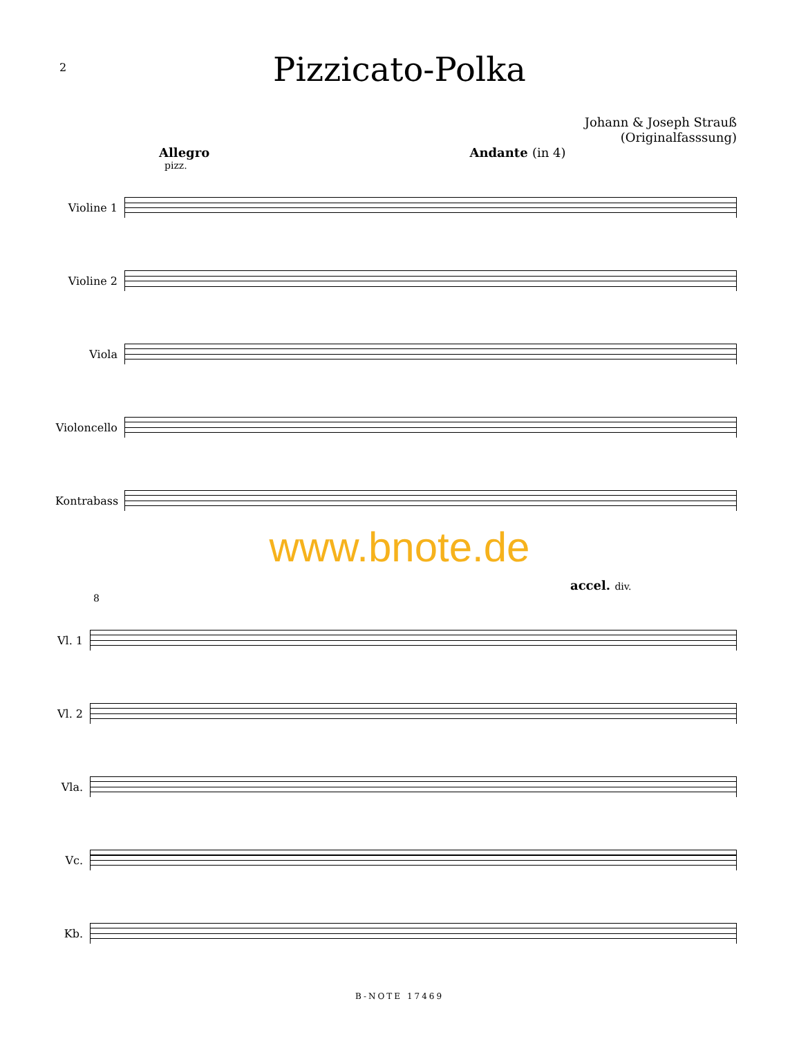2
Pizzicato-Polka
Johann & Joseph Strauß
(Originalfasssung)
Allegro Andante (in 4)
pizz.
Violine 1
Violine 2
Viola
Violoncello
Kontrabass
www.bnote.de
accel. div.
8
Vl. 1
Vl. 2
Vla.
Vc.
Kb.
B-NOTE 17469